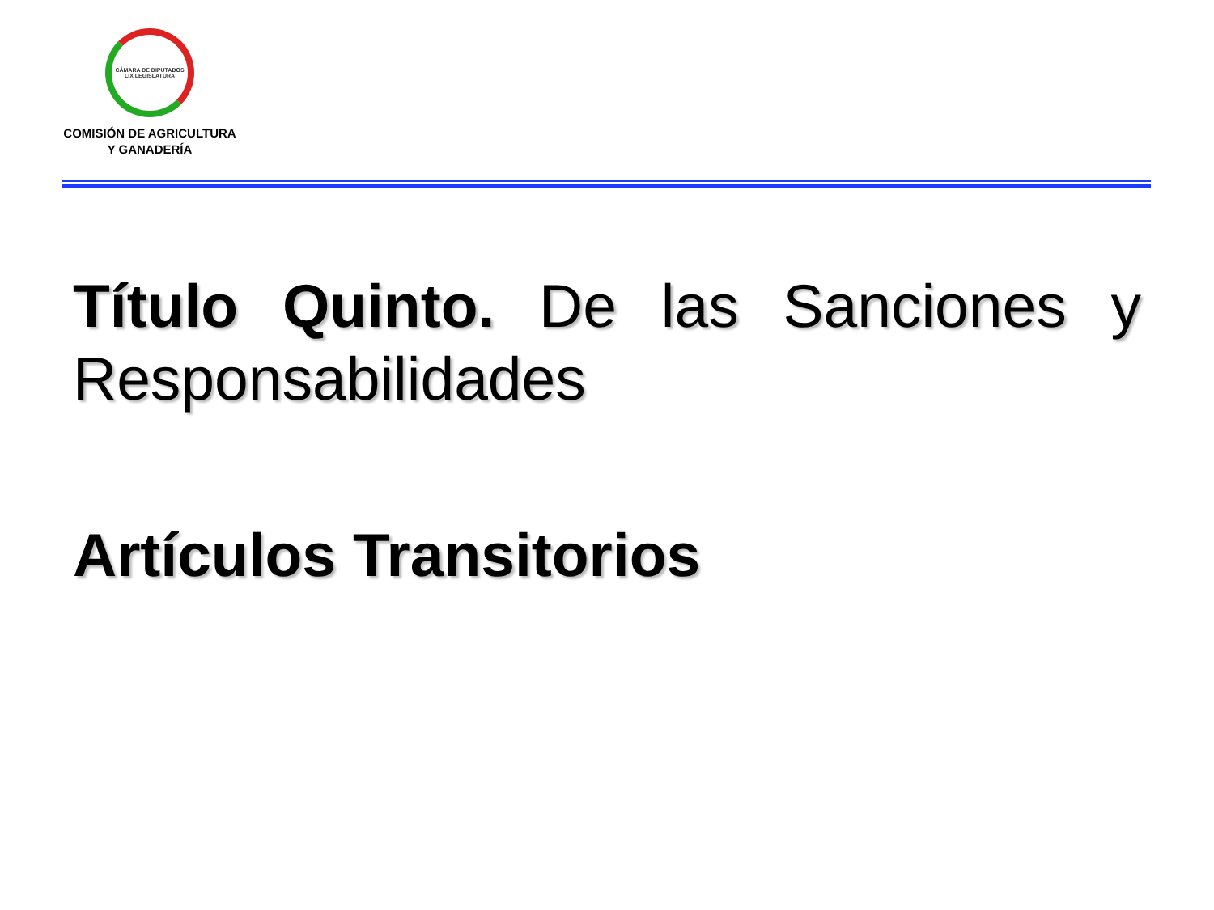CÁMARA DE DIPUTADOS LIX LEGISLATURA
COMISIÓN DE AGRICULTURA
Y GANADERÍA
Título Quinto. De las Sanciones y Responsabilidades
Artículos Transitorios